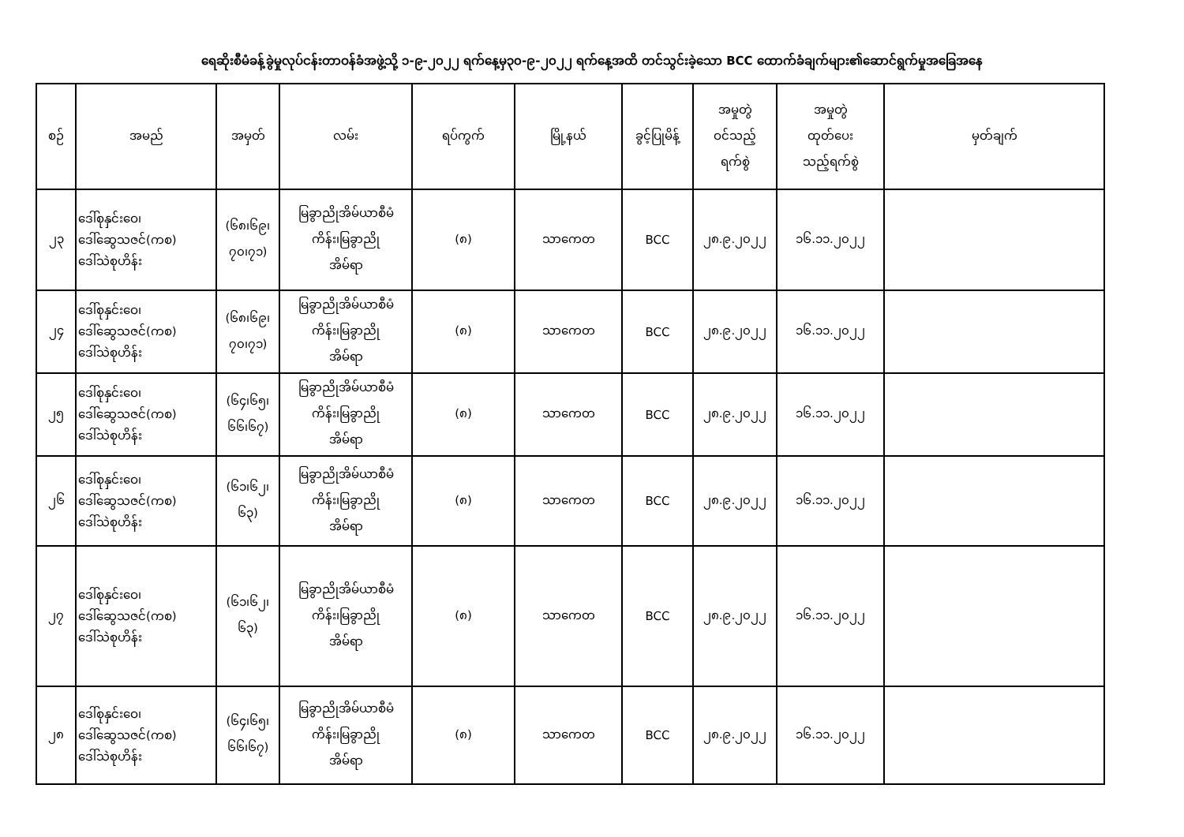ရေဆိုးစီမံခန့်ခွဲမှုလုပ်ငန်းတာဝန်ခံအဖွဲ့သို့ ၁-၉-၂၀၂၂ ရက်နေ့မှ၃၀-၉-၂၀၂၂ ရက်နေ့အထိ တင်သွင်းခဲ့သော BCC ထောက်ခံချက်များ၏ဆောင်ရွက်မှုအခြေအနေ
| စဉ် | အမည် | အမှတ် | လမ်း | ရပ်ကွက် | မြို့နယ် | ခွင့်ပြုမိန့် | အမှုတွဲ ဝင်သည့် ရက်စွဲ | အမှုတွဲ ထုတ်ပေး သည့်ရက်စွဲ | မှတ်ချက် |
| --- | --- | --- | --- | --- | --- | --- | --- | --- | --- |
| ၂၃ | ဒေါ်စုနှင်းဝေ၊ ဒေါ်ဆွေသဇင်(ကစ) ဒေါ်သဲစုဟိန်း | (၆၈၊၆၉၊ ၇၀၊၇၁) | မြခွာညိုအိမ်ယာစီမံ ကိန်း၊မြခွာညို အိမ်ရာ | (၈) | သာကေတ | BCC | ၂၈.၉.၂၀၂၂ | ၁၆.၁၁.၂၀၂၂ | |
| ၂၄ | ဒေါ်စုနှင်းဝေ၊ ဒေါ်ဆွေသဇင်(ကစ) ဒေါ်သဲစုဟိန်း | (၆၈၊၆၉၊ ၇၀၊၇၁) | မြခွာညိုအိမ်ယာစီမံ ကိန်း၊မြခွာညို အိမ်ရာ | (၈) | သာကေတ | BCC | ၂၈.၉.၂၀၂၂ | ၁၆.၁၁.၂၀၂၂ | |
| ၂၅ | ဒေါ်စုနှင်းဝေ၊ ဒေါ်ဆွေသဇင်(ကစ) ဒေါ်သဲစုဟိန်း | (၆၄၊၆၅၊ ၆၆၊၆၇) | မြခွာညိုအိမ်ယာစီမံ ကိန်း၊မြခွာညို အိမ်ရာ | (၈) | သာကေတ | BCC | ၂၈.၉.၂၀၂၂ | ၁၆.၁၁.၂၀၂၂ | |
| ၂၆ | ဒေါ်စုနှင်းဝေ၊ ဒေါ်ဆွေသဇင်(ကစ) ဒေါ်သဲစုဟိန်း | (၆၁၊၆၂၊ ၆၃) | မြခွာညိုအိမ်ယာစီမံ ကိန်း၊မြခွာညို အိမ်ရာ | (၈) | သာကေတ | BCC | ၂၈.၉.၂၀၂၂ | ၁၆.၁၁.၂၀၂၂ | |
| ၂၇ | ဒေါ်စုနှင်းဝေ၊ ဒေါ်ဆွေသဇင်(ကစ) ဒေါ်သဲစုဟိန်း | (၆၁၊၆၂၊ ၆၃) | မြခွာညိုအိမ်ယာစီမံ ကိန်း၊မြခွာညို အိမ်ရာ | (၈) | သာကေတ | BCC | ၂၈.၉.၂၀၂၂ | ၁၆.၁၁.၂၀၂၂ | |
| ၂၈ | ဒေါ်စုနှင်းဝေ၊ ဒေါ်ဆွေသဇင်(ကစ) ဒေါ်သဲစုဟိန်း | (၆၄၊၆၅၊ ၆၆၊၆၇) | မြခွာညိုအိမ်ယာစီမံ ကိန်း၊မြခွာညို အိမ်ရာ | (၈) | သာကေတ | BCC | ၂၈.၉.၂၀၂၂ | ၁၆.၁၁.၂၀၂၂ | |